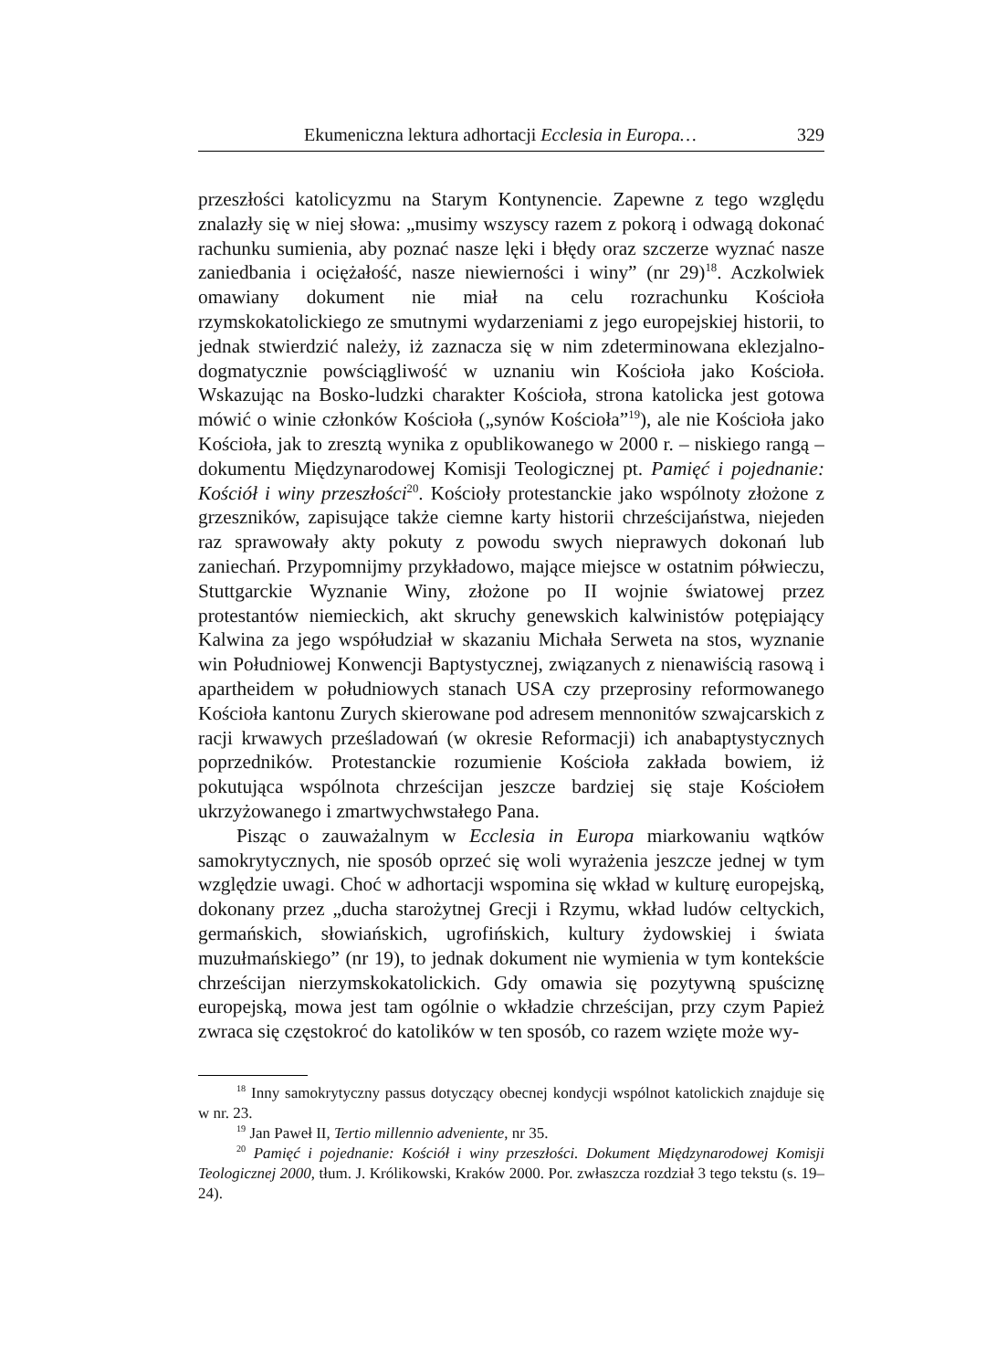Ekumeniczna lektura adhortacji Ecclesia in Europa… 329
przeszłości katolicyzmu na Starym Kontynencie. Zapewne z tego względu znalazły się w niej słowa: „musimy wszyscy razem z pokorą i odwagą dokonać rachunku sumienia, aby poznać nasze lęki i błędy oraz szczerze wyznać nasze zaniedbania i ociężałość, nasze niewierności i winy” (nr 29)<sup>18</sup>. Aczkolwiek omawiany dokument nie miał na celu rozrachunku Kościoła rzymskokatolickiego ze smutnymi wydarzeniami z jego europejskiej historii, to jednak stwierdzić należy, iż zaznacza się w nim zdeterminowana eklezjalno-dogmatycznie powściągliwość w uznaniu win Kościoła jako Kościoła. Wskazując na Bosko-ludzki charakter Kościoła, strona katolicka jest gotowa mówić o winie członków Kościoła („synów Kościoła”<sup>19</sup>), ale nie Kościoła jako Kościoła, jak to zresztą wynika z opublikowanego w 2000 r. – niskiego rangą – dokumentu Międzynarodowej Komisji Teologicznej pt. Pamięć i pojednanie: Kościół i winy przeszłości<sup>20</sup>. Kościoły protestanckie jako wspólnoty złożone z grzeszników, zapisujące także ciemne karty historii chrześcijaństwa, niejeden raz sprawowały akty pokuty z powodu swych nieprawych dokonań lub zaniechań. Przypomnijmy przykładowo, mające miejsce w ostatnim półwieczu, Stuttgarckie Wyznanie Winy, złożone po II wojnie światowej przez protestantów niemieckich, akt skruchy genewskich kalwinistów potępiający Kalwina za jego współudział w skazaniu Michała Serweta na stos, wyznanie win Południowej Konwencji Baptystycznej, związanych z nienawiścią rasową i apartheidem w południowych stanach USA czy przeprosiny reformowanego Kościoła kantonu Zurych skierowane pod adresem mennonitów szwajcarskich z racji krwawych prześladowań (w okresie Reformacji) ich anabaptystycznych poprzedników. Protestanckie rozumienie Kościoła zakłada bowiem, iż pokutująca wspólnota chrześcijan jeszcze bardziej się staje Kościołem ukrzyżowanego i zmartwychwstałego Pana.
Pisząc o zauważalnym w Ecclesia in Europa miarkowaniu wątków samokrytycznych, nie sposób oprzeć się woli wyrażenia jeszcze jednej w tym względzie uwagi. Choć w adhortacji wspomina się wkład w kulturę europejską, dokonany przez „ducha starożytnej Grecji i Rzymu, wkład ludów celtyckich, germańskich, słowiańskich, ugrofińskich, kultury żydowskiej i świata muzułmańskiego” (nr 19), to jednak dokument nie wymienia w tym kontekście chrześcijan nierzymskokatolickich. Gdy omawia się pozytywną spuściznę europejską, mowa jest tam ogólnie o wkładzie chrześcijan, przy czym Papież zwraca się częstokroć do katolików w ten sposób, co razem wzięte może wy-
<sup>18</sup> Inny samokrytyczny passus dotyczący obecnej kondycji wspólnot katolickich znajduje się w nr. 23.
<sup>19</sup> Jan Paweł II, Tertio millennio adveniente, nr 35.
<sup>20</sup> Pamięć i pojednanie: Kościół i winy przeszłości. Dokument Międzynarodowej Komisji Teologicznej 2000, tłum. J. Królikowski, Kraków 2000. Por. zwłaszcza rozdział 3 tego tekstu (s. 19–24).